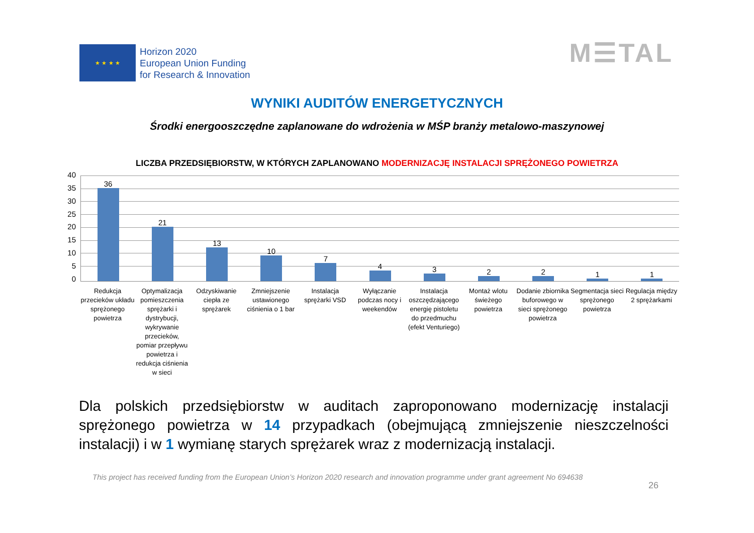★ ★ ★ ★
Horizon 2020
European Union Funding
for Research & Innovation
M☰TAL
WYNIKI AUDITÓW ENERGETYCZNYCH
Środki energooszczędne zaplanowane do wdrożenia w MŚP branży metalowo-maszynowej
LICZBA PRZEDSIĘBIORSTW, W KTÓRYCH ZAPLANOWANO MODERNIZACJĘ INSTALACJI SPRĘŻONEGO POWIETRZA
40
35
30
25
20
15
10
5
0
36
21
13
10
7
4
3
2
2
1
1
Redukcja przecieków układu sprężonego powietrza
Optymalizacja pomieszczenia sprężarki i dystrybucji, wykrywanie przecieków, pomiar przepływu powietrza i redukcja ciśnienia w sieci
Odzyskiwanie ciepła ze sprężarek
Zmniejszenie ustawionego ciśnienia o 1 bar
Instalacja sprężarki VSD Wyłączanie podczas nocy i weekendów
Instalacja oszczędzającego energię pistoletu do przedmuchu (efekt Venturiego)
Montaż wlotu świeżego powietrza
Dodanie zbiornika buforowego w sieci sprężonego powietrza
Segmentacja sieci sprężonego powietrza
Regulacja między 2 sprężarkami
Dla polskich przedsiębiorstw w auditach zaproponowano modernizację instalacji sprężonego powietrza w 14 przypadkach (obejmującą zmniejszenie nieszczelności instalacji) i w 1 wymianę starych sprężarek wraz z modernizacją instalacji.
26
This project has received funding from the European Union’s Horizon 2020 research and innovation programme under grant agreement No 694638